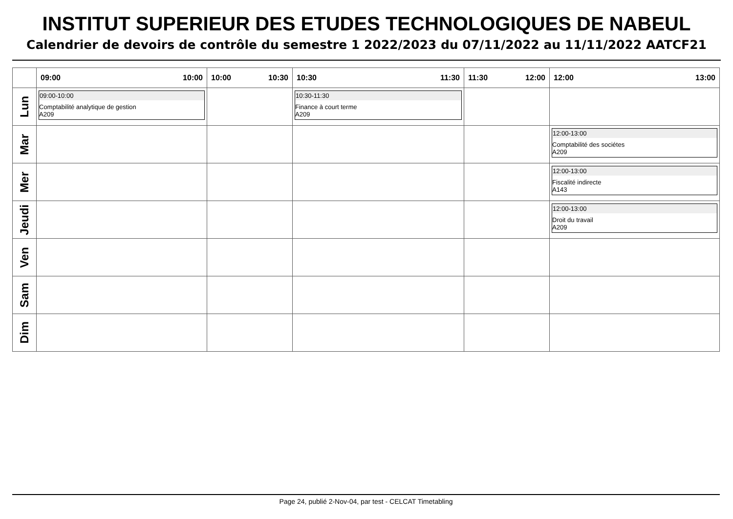INSTITUT SUPERIEUR DES ETUDES TECHNOLOGIQUES DE NABEUL
Calendrier de devoirs de contrôle du semestre 1 2022/2023 du 07/11/2022 au 11/11/2022 AATCF21
| | 09:00 10:00 | 10:00 10:30 | 10:30 11:30 | 11:30 12:00 | 12:00 13:00 |
| --- | --- | --- | --- | --- | --- |
| Lun | 09:00-10:00 Comptabilité analytique de gestion A209 | | 10:30-11:30 Finance à court terme A209 | | |
| Mar | | | | | 12:00-13:00 Comptabilité des sociétes A209 |
| Mer | | | | | 12:00-13:00 Fiscalité indirecte A143 |
| Jeudi | | | | | 12:00-13:00 Droit du travail A209 |
| Ven | | | | | |
| Sam | | | | | |
| Dim | | | | | |
Page 24, publié 2-Nov-04, par test - CELCAT Timetabling